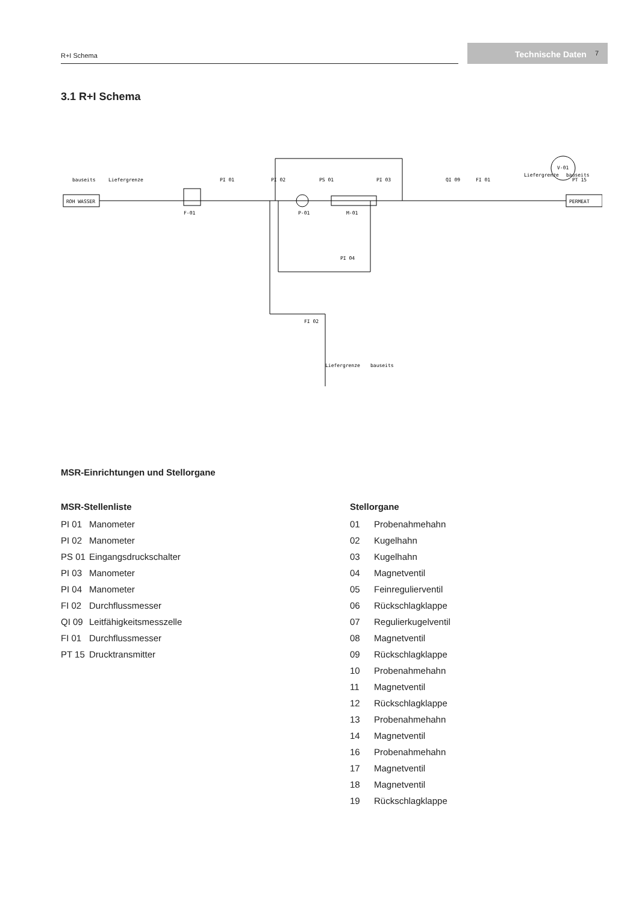R+I Schema Technische Daten 7
3.1 R+I Schema
ROH WASSER
PERMEAT
F-01
P-01
M-01
V-01
bauseits
Liefergrenze
Liefergrenze
bauseits
Liefergrenze
bauseits
PI 01
PI 02
PS 01
PI 03
QI 09
FI 01
PT 15
PI 04
FI 02
MSR-Einrichtungen und Stellorgane
MSR-Stellenliste
PI 01 Manometer
PI 02 Manometer
PS 01 Eingangsdruckschalter
PI 03 Manometer
PI 04 Manometer
FI 02 Durchflussmesser
QI 09 Leitfähigkeitsmesszelle
FI 01 Durchflussmesser
PT 15 Drucktransmitter
Stellorgane
01 Probenahmehahn
02 Kugelhahn
03 Kugelhahn
04 Magnetventil
05 Feinregulierventil
06 Rückschlagklappe
07 Regulierkugelventil
08 Magnetventil
09 Rückschlagklappe
10 Probenahmehahn
11 Magnetventil
12 Rückschlagklappe
13 Probenahmehahn
14 Magnetventil
16 Probenahmehahn
17 Magnetventil
18 Magnetventil
19 Rückschlagklappe